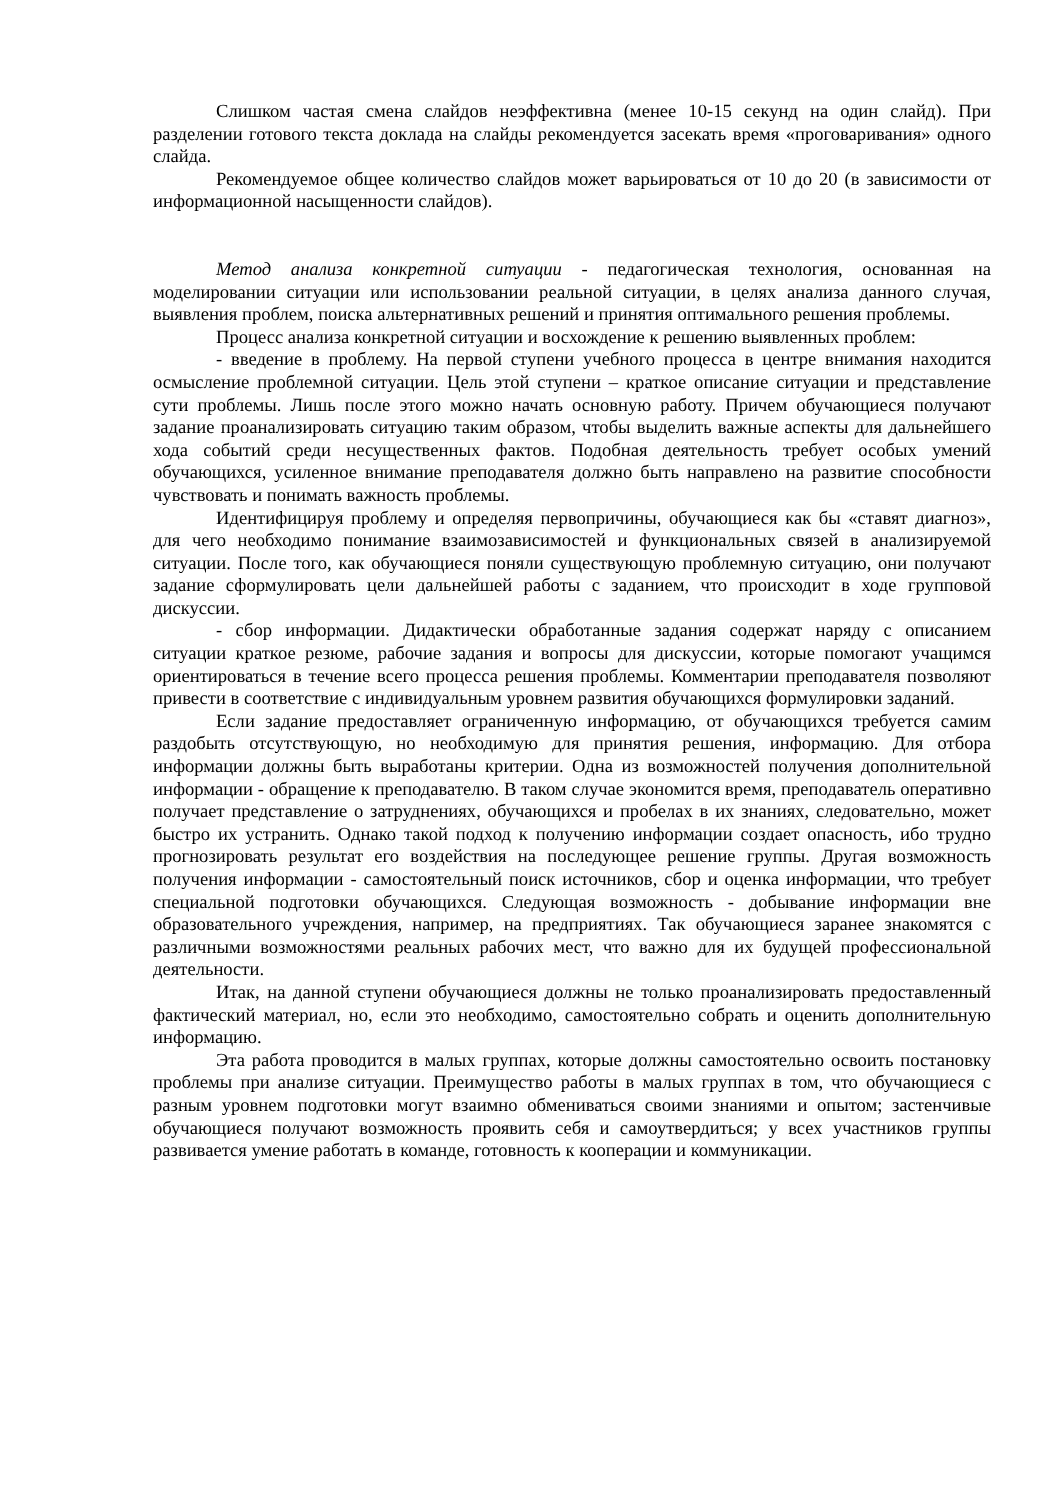Слишком частая смена слайдов неэффективна (менее 10-15 секунд на один слайд). При разделении готового текста доклада на слайды рекомендуется засекать время «проговаривания» одного слайда.
Рекомендуемое общее количество слайдов может варьироваться от 10 до 20 (в зависимости от информационной насыщенности слайдов).
Метод анализа конкретной ситуации - педагогическая технология, основанная на моделировании ситуации или использовании реальной ситуации, в целях анализа данного случая, выявления проблем, поиска альтернативных решений и принятия оптимального решения проблемы.
Процесс анализа конкретной ситуации и восхождение к решению выявленных проблем:
- введение в проблему. На первой ступени учебного процесса в центре внимания находится осмысление проблемной ситуации. Цель этой ступени – краткое описание ситуации и представление сути проблемы. Лишь после этого можно начать основную работу. Причем обучающиеся получают задание проанализировать ситуацию таким образом, чтобы выделить важные аспекты для дальнейшего хода событий среди несущественных фактов. Подобная деятельность требует особых умений обучающихся, усиленное внимание преподавателя должно быть направлено на развитие способности чувствовать и понимать важность проблемы.
Идентифицируя проблему и определяя первопричины, обучающиеся как бы «ставят диагноз», для чего необходимо понимание взаимозависимостей и функциональных связей в анализируемой ситуации. После того, как обучающиеся поняли существующую проблемную ситуацию, они получают задание сформулировать цели дальнейшей работы с заданием, что происходит в ходе групповой дискуссии.
- сбор информации. Дидактически обработанные задания содержат наряду с описанием ситуации краткое резюме, рабочие задания и вопросы для дискуссии, которые помогают учащимся ориентироваться в течение всего процесса решения проблемы. Комментарии преподавателя позволяют привести в соответствие с индивидуальным уровнем развития обучающихся формулировки заданий.
Если задание предоставляет ограниченную информацию, от обучающихся требуется самим раздобыть отсутствующую, но необходимую для принятия решения, информацию. Для отбора информации должны быть выработаны критерии. Одна из возможностей получения дополнительной информации - обращение к преподавателю. В таком случае экономится время, преподаватель оперативно получает представление о затруднениях, обучающихся и пробелах в их знаниях, следовательно, может быстро их устранить. Однако такой подход к получению информации создает опасность, ибо трудно прогнозировать результат его воздействия на последующее решение группы. Другая возможность получения информации - самостоятельный поиск источников, сбор и оценка информации, что требует специальной подготовки обучающихся. Следующая возможность - добывание информации вне образовательного учреждения, например, на предприятиях. Так обучающиеся заранее знакомятся с различными возможностями реальных рабочих мест, что важно для их будущей профессиональной деятельности.
Итак, на данной ступени обучающиеся должны не только проанализировать предоставленный фактический материал, но, если это необходимо, самостоятельно собрать и оценить дополнительную информацию.
Эта работа проводится в малых группах, которые должны самостоятельно освоить постановку проблемы при анализе ситуации. Преимущество работы в малых группах в том, что обучающиеся с разным уровнем подготовки могут взаимно обмениваться своими знаниями и опытом; застенчивые обучающиеся получают возможность проявить себя и самоутвердиться; у всех участников группы развивается умение работать в команде, готовность к кооперации и коммуникации.